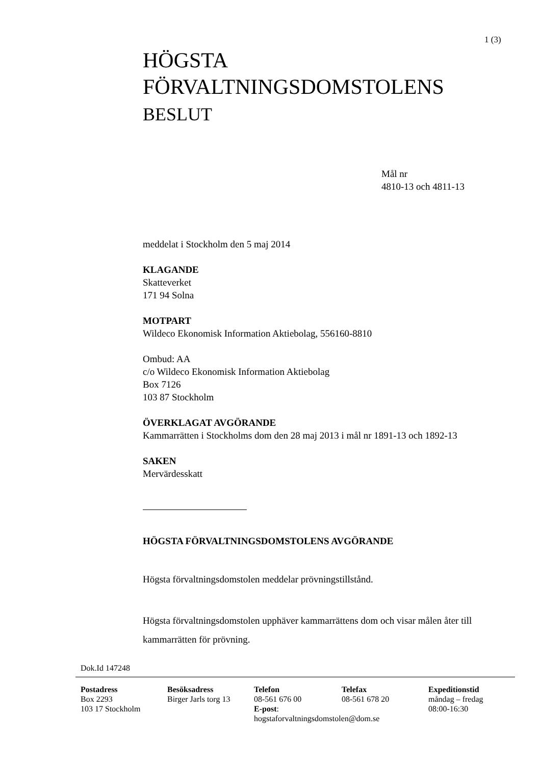1 (3)
HÖGSTA
FÖRVALTNINGSDOMSTOLENS
BESLUT
Mål nr
4810-13 och 4811-13
meddelat i Stockholm den 5 maj 2014
KLAGANDE
Skatteverket
171 94 Solna
MOTPART
Wildeco Ekonomisk Information Aktiebolag, 556160-8810
Ombud: AA
c/o Wildeco Ekonomisk Information Aktiebolag
Box 7126
103 87 Stockholm
ÖVERKLAGAT AVGÖRANDE
Kammarrätten i Stockholms dom den 28 maj 2013 i mål nr 1891-13 och 1892-13
SAKEN
Mervärdesskatt
HÖGSTA FÖRVALTNINGSDOMSTOLENS AVGÖRANDE
Högsta förvaltningsdomstolen meddelar prövningstillstånd.
Högsta förvaltningsdomstolen upphäver kammarrättens dom och visar målen åter till kammarrätten för prövning.
Dok.Id 147248
Postadress
Box 2293
103 17 Stockholm
Besöksadress
Birger Jarls torg 13
Telefon
08-561 676 00
E-post:
hogstaforvaltningsdomstolen@dom.se
Telefax
08-561 678 20
Expeditionstid
måndag – fredag
08:00-16:30